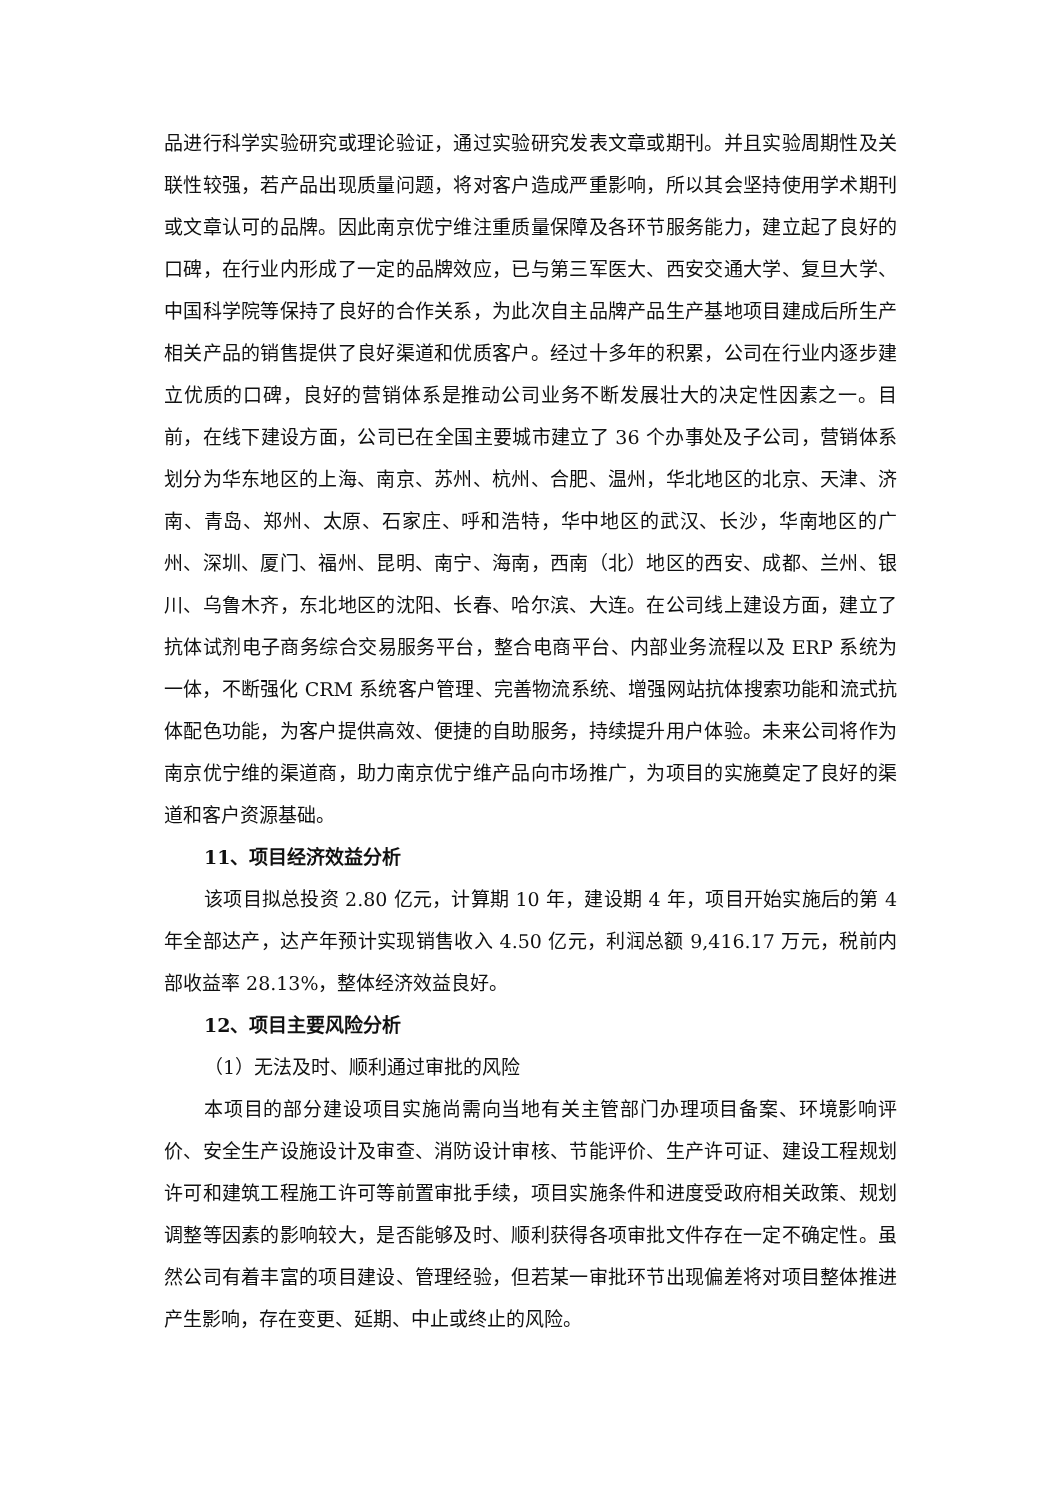品进行科学实验研究或理论验证，通过实验研究发表文章或期刊。并且实验周期性及关联性较强，若产品出现质量问题，将对客户造成严重影响，所以其会坚持使用学术期刊或文章认可的品牌。因此南京优宁维注重质量保障及各环节服务能力，建立起了良好的口碑，在行业内形成了一定的品牌效应，已与第三军医大、西安交通大学、复旦大学、中国科学院等保持了良好的合作关系，为此次自主品牌产品生产基地项目建成后所生产相关产品的销售提供了良好渠道和优质客户。经过十多年的积累，公司在行业内逐步建立优质的口碑，良好的营销体系是推动公司业务不断发展壮大的决定性因素之一。目前，在线下建设方面，公司已在全国主要城市建立了 36 个办事处及子公司，营销体系划分为华东地区的上海、南京、苏州、杭州、合肥、温州，华北地区的北京、天津、济南、青岛、郑州、太原、石家庄、呼和浩特，华中地区的武汉、长沙，华南地区的广州、深圳、厦门、福州、昆明、南宁、海南，西南（北）地区的西安、成都、兰州、银川、乌鲁木齐，东北地区的沈阳、长春、哈尔滨、大连。在公司线上建设方面，建立了抗体试剂电子商务综合交易服务平台，整合电商平台、内部业务流程以及 ERP 系统为一体，不断强化 CRM 系统客户管理、完善物流系统、增强网站抗体搜索功能和流式抗体配色功能，为客户提供高效、便捷的自助服务，持续提升用户体验。未来公司将作为南京优宁维的渠道商，助力南京优宁维产品向市场推广，为项目的实施奠定了良好的渠道和客户资源基础。
11、项目经济效益分析
该项目拟总投资 2.80 亿元，计算期 10 年，建设期 4 年，项目开始实施后的第 4 年全部达产，达产年预计实现销售收入 4.50 亿元，利润总额 9,416.17 万元，税前内部收益率 28.13%，整体经济效益良好。
12、项目主要风险分析
（1）无法及时、顺利通过审批的风险
本项目的部分建设项目实施尚需向当地有关主管部门办理项目备案、环境影响评价、安全生产设施设计及审查、消防设计审核、节能评价、生产许可证、建设工程规划许可和建筑工程施工许可等前置审批手续，项目实施条件和进度受政府相关政策、规划调整等因素的影响较大，是否能够及时、顺利获得各项审批文件存在一定不确定性。虽然公司有着丰富的项目建设、管理经验，但若某一审批环节出现偏差将对项目整体推进产生影响，存在变更、延期、中止或终止的风险。